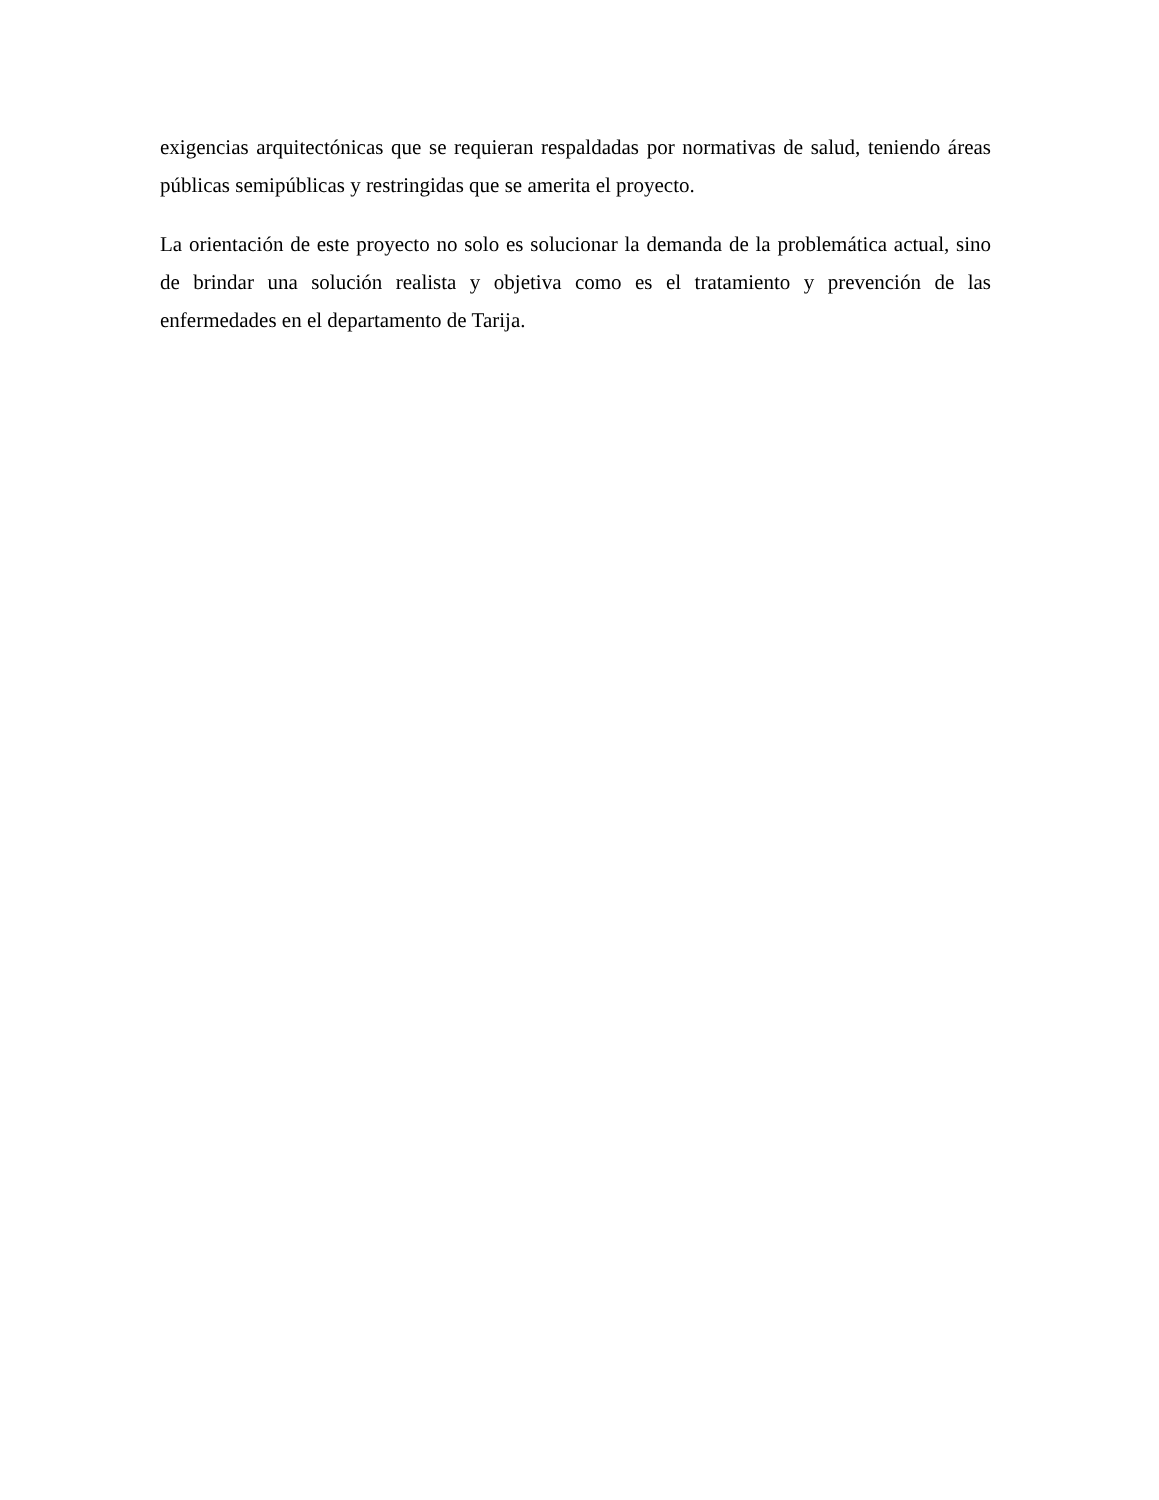exigencias arquitectónicas que se requieran respaldadas por normativas de salud, teniendo áreas públicas semipúblicas y restringidas que se amerita el proyecto.
La orientación de este proyecto no solo es solucionar la demanda de la problemática actual, sino de brindar una solución realista y objetiva como es el tratamiento y prevención de las enfermedades en el departamento de Tarija.